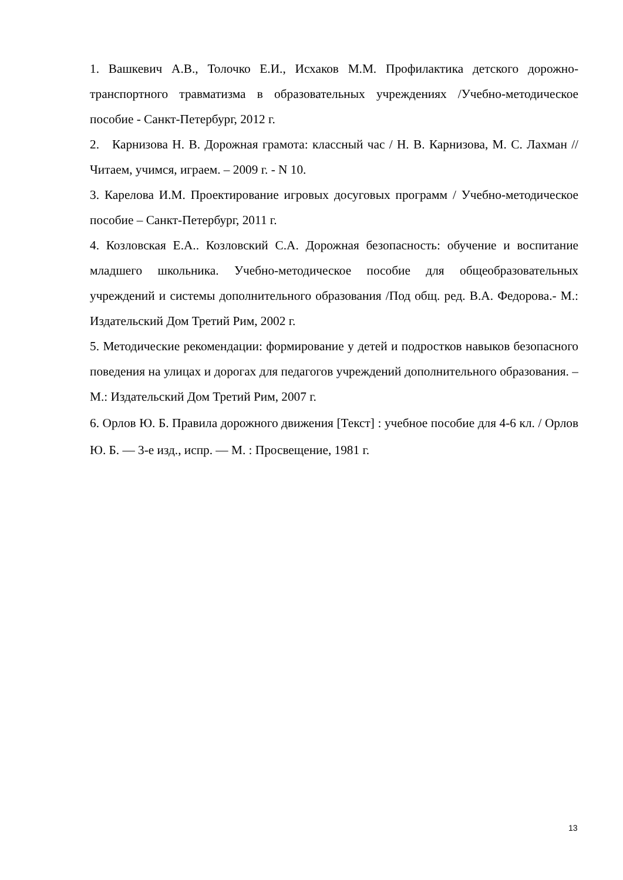1. Вашкевич А.В., Толочко Е.И., Исхаков М.М. Профилактика детского дорожно-транспортного травматизма в образовательных учреждениях /Учебно-методическое пособие - Санкт-Петербург, 2012 г.
2. Карнизова Н. В. Дорожная грамота: классный час / Н. В. Карнизова, М. С. Лахман // Читаем, учимся, играем. – 2009 г. - N 10.
3. Карелова И.М. Проектирование игровых досуговых программ / Учебно-методическое пособие – Санкт-Петербург, 2011 г.
4. Козловская Е.А.. Козловский С.А. Дорожная безопасность: обучение и воспитание младшего школьника. Учебно-методическое пособие для общеобразовательных учреждений и системы дополнительного образования /Под общ. ред. В.А. Федорова.- М.: Издательский Дом Третий Рим, 2002 г.
5. Методические рекомендации: формирование у детей и подростков навыков безопасного поведения на улицах и дорогах для педагогов учреждений дополнительного образования. – М.: Издательский Дом Третий Рим, 2007 г.
6. Орлов Ю. Б. Правила дорожного движения [Текст] : учебное пособие для 4-6 кл. / Орлов Ю. Б. — 3-е изд., испр. — М. : Просвещение, 1981 г.
13